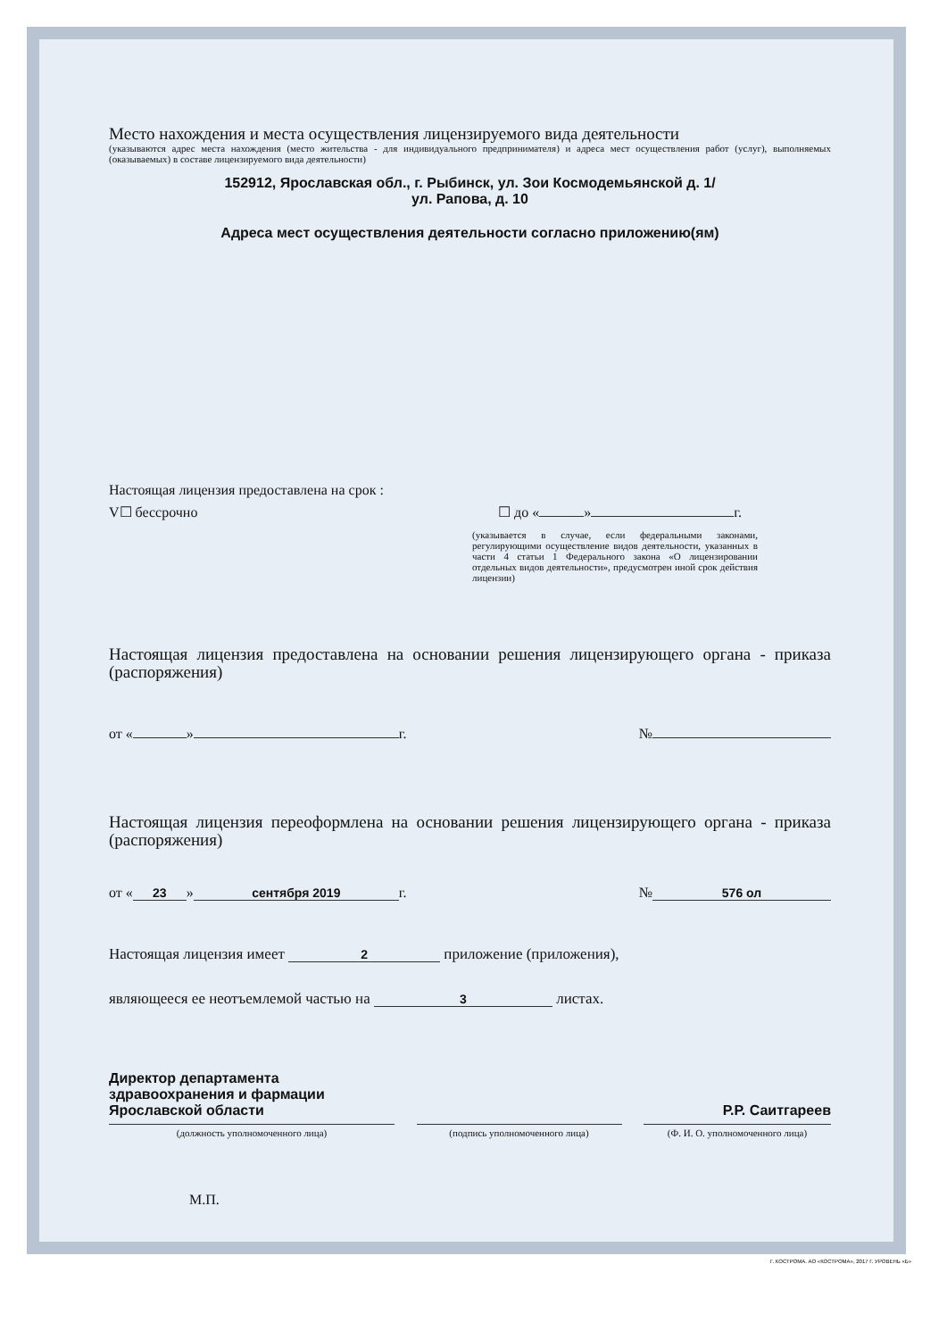Место нахождения и места осуществления лицензируемого вида деятельности
(указываются адрес места нахождения (место жительства - для индивидуального предпринимателя) и адреса мест осуществления работ (услуг), выполняемых (оказываемых) в составе лицензируемого вида деятельности)
152912, Ярославская обл., г. Рыбинск, ул. Зои Космодемьянской д. 1/
ул. Рапова, д. 10
Адреса мест осуществления деятельности согласно приложению(ям)
Настоящая лицензия предоставлена на срок :
V☐ бессрочно ☐ до « » г.
(указывается в случае, если федеральными законами, регулирующими осуществление видов деятельности, указанных в части 4 статьи 1 Федерального закона «О лицензировании отдельных видов деятельности», предусмотрен иной срок действия лицензии)
Настоящая лицензия предоставлена на основании решения лицензирующего органа - приказа (распоряжения)
от « » г. №
Настоящая лицензия переоформлена на основании решения лицензирующего органа - приказа (распоряжения)
от « 23 » сентября 2019 г. № 576 ол
Настоящая лицензия имеет 2 приложение (приложения),
являющееся ее неотъемлемой частью на 3 листах.
Директор департамента
здравоохранения и фармации
Ярославской области
Р.Р. Саитгареев
(должность уполномоченного лица) (подпись уполномоченного лица) (Ф. И. О. уполномоченного лица)
М.П.
Г. КОСТРОМА. АО «КОСТРОМА», 2017 Г. УРОВЕНЬ «Б»